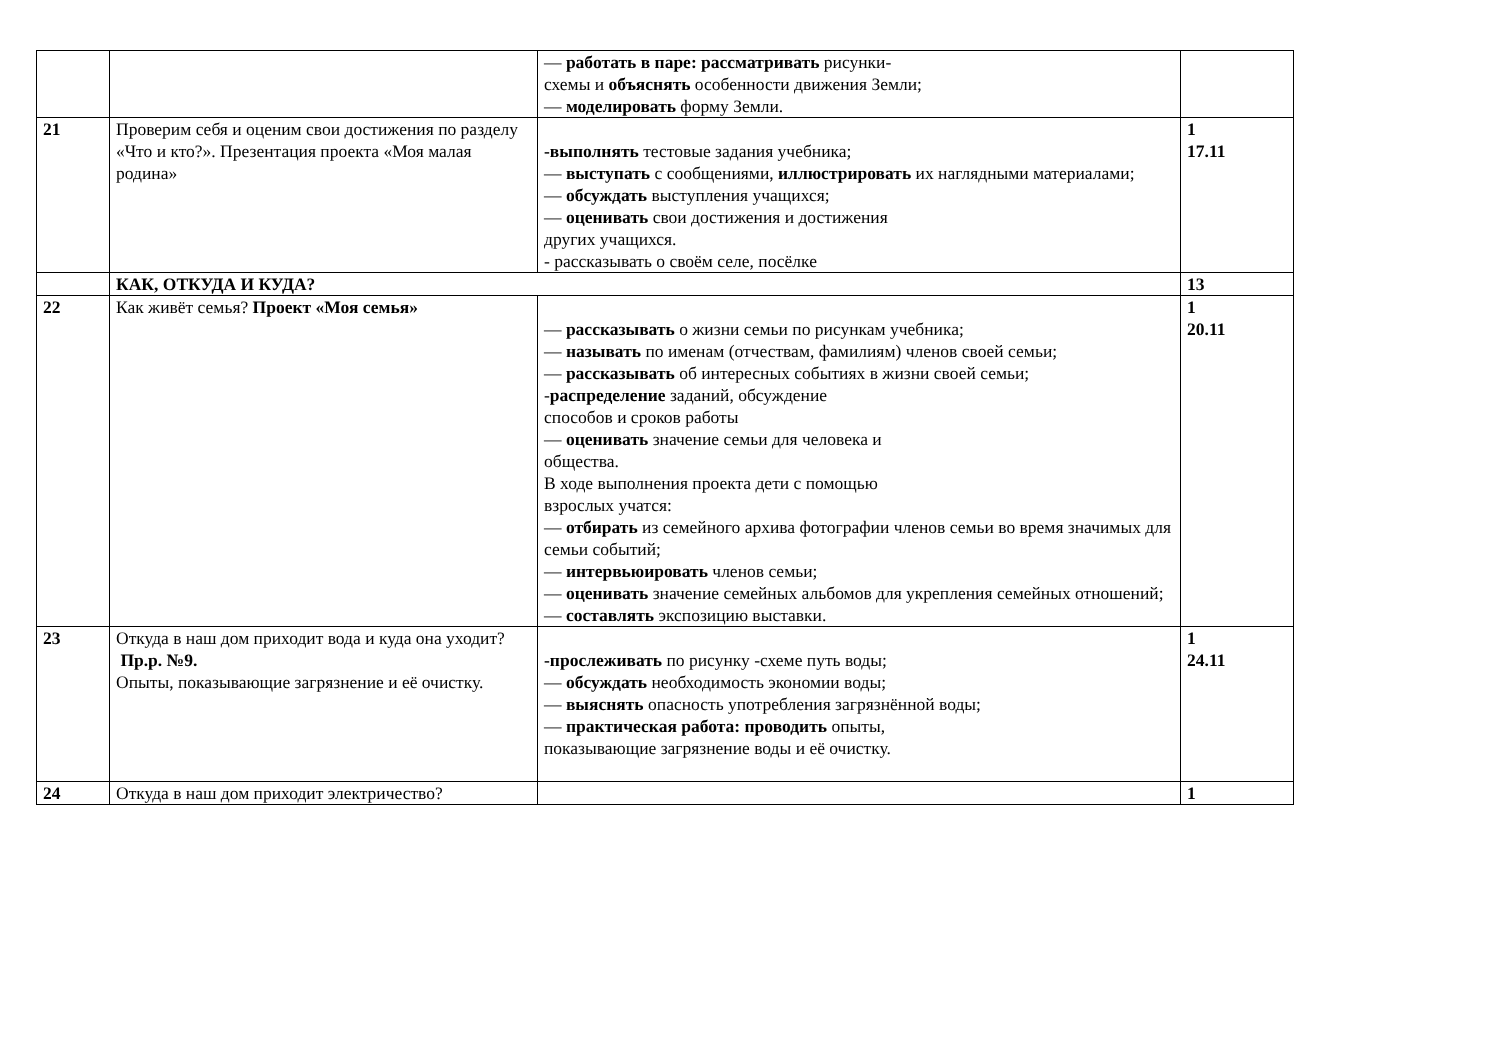| | | — работать в паре: рассматривать рисунки- схемы и объяснять особенности движения Земли; — моделировать форму Земли. | |
| 21 | Проверим себя и оценим свои достижения по разделу «Что и кто?». Презентация проекта «Моя малая родина» | -выполнять тестовые задания учебника; — выступать с сообщениями, иллюстрировать их наглядными материалами; — обсуждать выступления учащихся; — оценивать свои достижения и достижения других учащихся. - рассказывать о своём селе, посёлке | 1 17.11 |
| | КАК, ОТКУДА И КУДА? | | 13 |
| 22 | Как живёт семья? Проект «Моя семья» | — рассказывать о жизни семьи по рисункам учебника; — называть по именам (отчествам, фамилиям) членов своей семьи; — рассказывать об интересных событиях в жизни своей семьи; - распределение заданий, обсуждение способов и сроков работы — оценивать значение семьи для человека и общества. В ходе выполнения проекта дети с помощью взрослых учатся: — отбирать из семейного архива фотографии членов семьи во время значимых для семьи событий; — интервьюировать членов семьи; — оценивать значение семейных альбомов для укрепления семейных отношений; — составлять экспозицию выставки. | 1 20.11 |
| 23 | Откуда в наш дом приходит вода и куда она уходит? Пр.р. №9. Опыты, показывающие загрязнение и её очистку. | -прослеживать по рисунку -схеме путь воды; — обсуждать необходимость экономии воды; — выяснять опасность употребления загрязнённой воды; — практическая работа: проводить опыты, показывающие загрязнение воды и её очистку. | 1 24.11 |
| 24 | Откуда в наш дом приходит электричество? | | 1 |